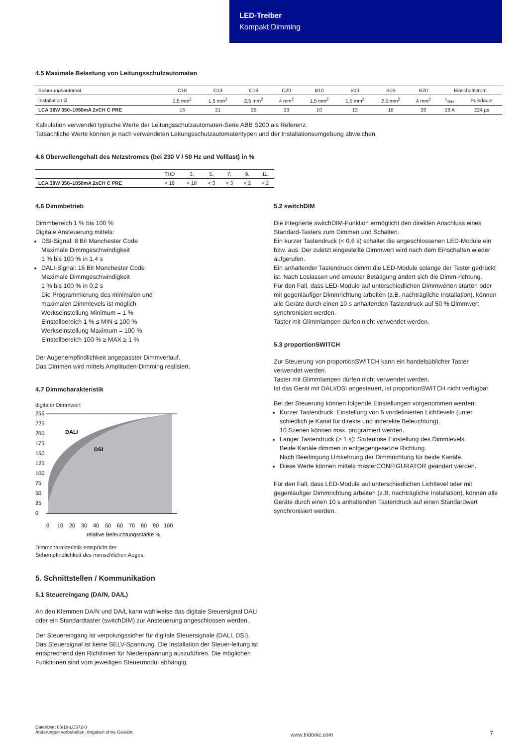LED-Treiber
Kompakt Dimming
4.5 Maximale Belastung von Leitungsschutzautomaten
| Sicherungsautomat | C10 | C13 | C16 | C20 | B10 | B13 | B16 | B20 | Einschaltstrom | |
| --- | --- | --- | --- | --- | --- | --- | --- | --- | --- | --- |
| Installation Ø | 1,5 mm<sup>2</sup> | 1,5 mm<sup>2</sup> | 2,5 mm<sup>2</sup> | 4 mm<sup>2</sup> | 1,5 mm<sup>2</sup> | 1,5 mm<sup>2</sup> | 2,5 mm<sup>2</sup> | 4 mm<sup>2</sup> | I<sub>max</sub> | Pulsdauer |
| LCA 38W 350–1050mA 2xCH C PRE | 16 | 21 | 26 | 33 | 10 | 13 | 16 | 20 | 26 A | 224 µs |
Kalkulation verwendet typische Werte der Leitungsschutzautomaten-Serie ABB S200 als Referenz.
Tatsächliche Werte können je nach verwendeten Leitungsschutzautomatentypen und der Installationsumgebung abweichen.
4.6 Oberwellengehalt des Netzstromes (bei 230 V / 50 Hz und Volllast) in %
| | THD | 3. | 5. | 7. | 9. | 11. |
| --- | --- | --- | --- | --- | --- | --- |
| LCA 38W 350–1050mA 2xCH C PRE | < 10 | < 10 | < 3 | < 3 | < 2 | < 2 |
4.6 Dimmbetrieb
Dimmbereich 1 % bis 100 %
Digitale Ansteuerung mittels:
DSI-Signal: 8 Bit Manchester Code
Maximale Dimmgeschwindigkeit
1 % bis 100 % in 1,4 s
DALI-Signal: 16 Bit Manchester Code
Maximale Dimmgeschwindigkeit
1 % bis 100 % in 0,2 s
Die Programmierung des minimalen und
maximalen Dimmlevels ist möglich
Werkseinstellung Minimum = 1 %
Einstellbereich 1 % ≤ MIN ≤ 100 %
Werkseinstellung Maximum = 100 %
Einstellbereich 100 % ≥ MAX ≥ 1 %
Der Augenempfindlichkeit angepasster Dimmverlauf.
Das Dimmen wird mittels Amplituden-Dimming realisiert.
4.7 Dimmcharakteristik
digitaler Dimmwert
255
225
200
175
150
125
100
75
50
25
0
DALI
DSI
0
10
20
30
40
50
60
70
80
90
100
relative Beleuchtungsstärke %
Dimmcharakteristik entspricht der
Sehempfindlichkeit des menschlichen Auges.
5. Schnittstellen / Kommunikation
5.1 Steuereingang (DA/N, DA/L)
An den Klemmen DA/N und DA/L kann wahlweise das digitale Steuersignal DALI oder ein Standardtaster (switchDIM) zur Ansteuerung angeschlossen werden.
Der Steuereingang ist verpolungssicher für digitale Steuersignale (DALI, DSI). Das Steuersignal ist keine SELV-Spannung. Die Installation der Steuer-leitung ist entsprechend den Richtlinien für Niederspannung auszuführen. Die möglichen Funktionen sind vom jeweiligen Steuermodul abhängig.
5.2 switchDIM
Die integrierte switchDIM-Funktion ermöglicht den direkten Anschluss eines Standard-Tasters zum Dimmen und Schalten.
Ein kurzer Tastendruck (< 0,6 s) schaltet die angeschlossenen LED-Module ein bzw. aus. Der zuletzt eingestellte Dimmwert wird nach dem Einschalten wieder aufgerufen.
Ein anhaltender Tastendruck dimmt die LED-Module solange der Taster gedrückt ist. Nach Loslassen und erneuter Betätigung ändert sich die Dimm-richtung.
Für den Fall, dass LED-Module auf unterschiedlichen Dimmwerten starten oder mit gegenläufiger Dimmrichtung arbeiten (z.B. nachträgliche Installation), können alle Geräte durch einen 10 s anhaltenden Tastendruck auf 50 % Dimmwert synchronisiert werden.
Taster mit Glimmlampen dürfen nicht verwendet werden.
5.3 proportionSWITCH
Zur Steuerung von proportionSWITCH kann ein handelsüblicher Taster verwendet werden.
Taster mit Glimmlampen dürfen nicht verwendet werden.
Ist das Gerät mit DALI/DSI angesteuert, ist proportionSWITCH nicht verfügbar.
Bei der Steuerung können folgende Einstellungen vorgenommen werden:
Kurzer Tastendruck: Einstellung von 5 vordefinierten Lichtleveln (unter schiedlich je Kanal für direkte und inderekte Beleuchtung).
10 Szenen können max. programiert werden.
Langer Tastendruck (> 1 s): Stufenlose Einstellung des Dimmlevels.
Beide Kanäle dimmen in entgegengesetzte Richtung.
Nach Beedingung Umkehrung der Dimmrichtung für beide Kanäle.
Diese Werte können mittels masterCONFIGURATOR geändert werden.
Für den Fall, dass LED-Module auf unterschiedlichen Lichtlevel oder mit gegenläufiger Dimmrichtung arbeiten (z.B. nachträgliche Installation), können alle Geräte durch einen 10 s anhaltenden Tastendruck auf einen Standardwert synchronisiert werden.
Datenblatt 06/18-LC572-0
Änderungen vorbehalten. Angaben ohne Gewähr.
www.tridonic.com
7